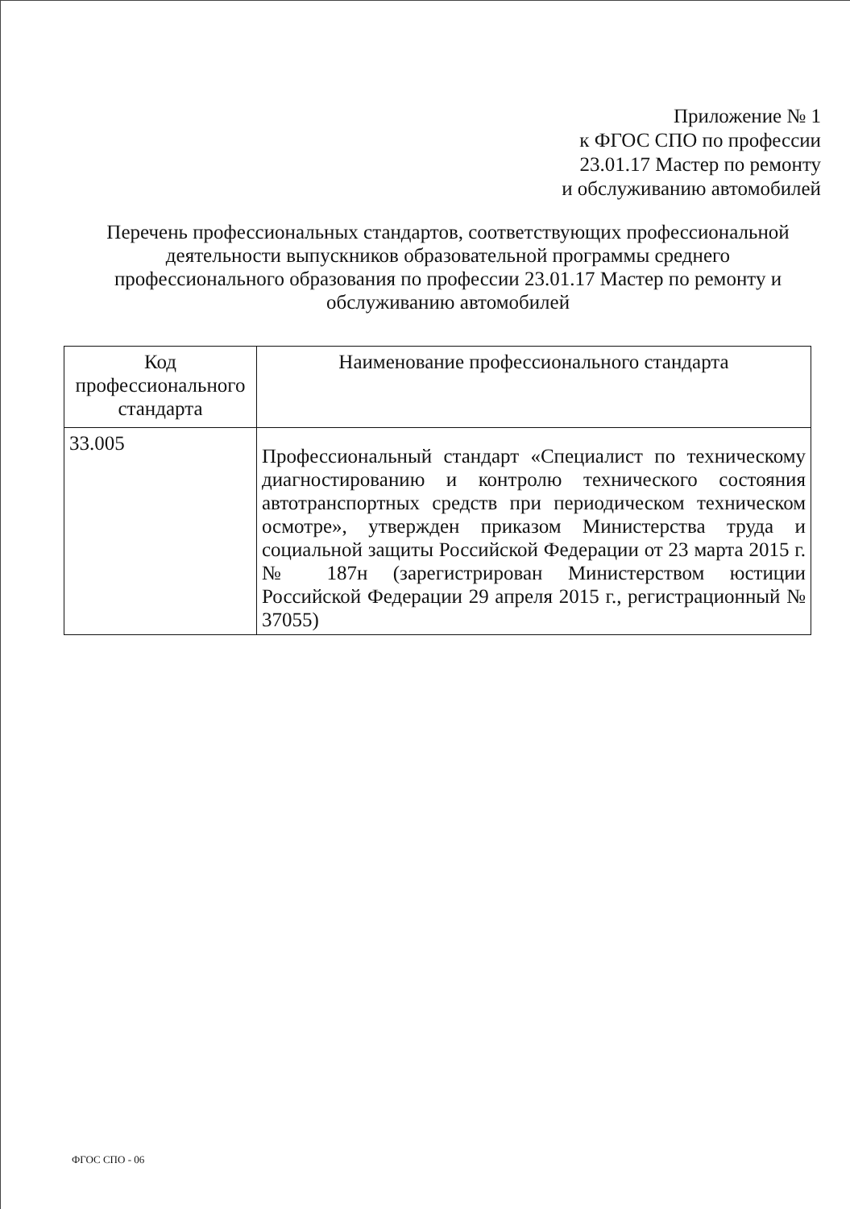Приложение № 1
к ФГОС СПО по профессии
23.01.17 Мастер по ремонту
и обслуживанию автомобилей
Перечень профессиональных стандартов, соответствующих профессиональной деятельности выпускников образовательной программы среднего профессионального образования по профессии 23.01.17 Мастер по ремонту и обслуживанию автомобилей
| Код профессионального стандарта | Наименование профессионального стандарта |
| --- | --- |
| 33.005 | Профессиональный стандарт «Специалист по техническому диагностированию и контролю технического состояния автотранспортных средств при периодическом техническом осмотре», утвержден приказом Министерства труда и социальной защиты Российской Федерации от 23 марта 2015 г. № 187н (зарегистрирован Министерством юстиции Российской Федерации 29 апреля 2015 г., регистрационный № 37055) |
ФГОС СПО - 06